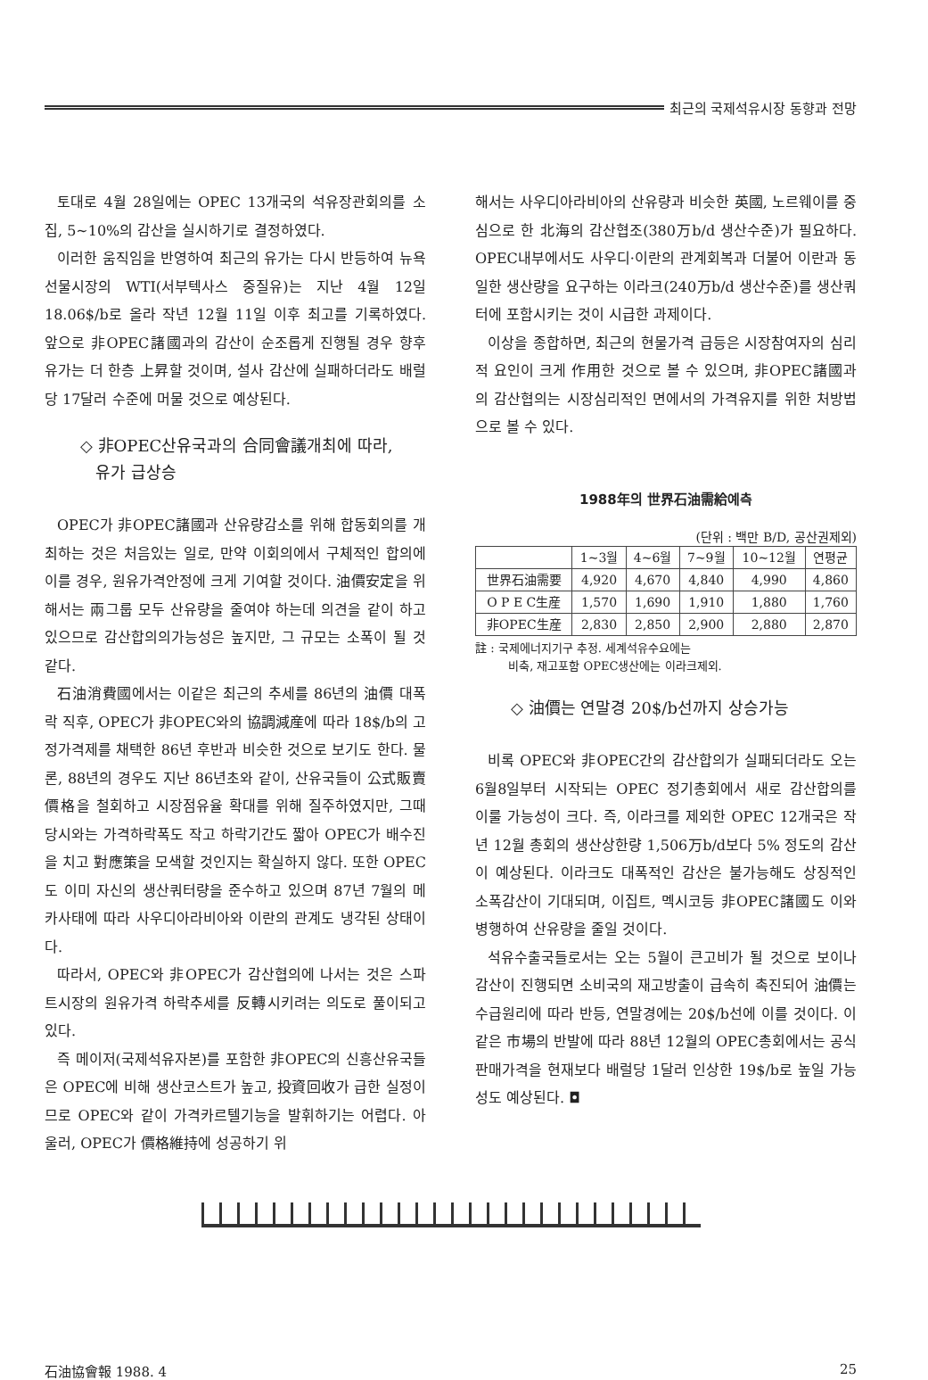최근의 국제석유시장 동향과 전망
토대로 4월 28일에는 OPEC 13개국의 석유장관회의를 소집, 5~10%의 감산을 실시하기로 결정하였다.
이러한 움직임을 반영하여 최근의 유가는 다시 반등하여 뉴욕선물시장의 WTI(서부텍사스 중질유)는 지난 4월 12일 18.06$/b로 올라 작년 12월 11일 이후 최고를 기록하였다. 앞으로 非OPEC諸國과의 감산이 순조롭게 진행될 경우 향후 유가는 더 한층 上昇할 것이며, 설사 감산에 실패하더라도 배럴당 17달러 수준에 머물 것으로 예상된다.
◇ 非OPEC산유국과의 合同會議개최에 따라,
유가 급상승
OPEC가 非OPEC諸國과 산유량감소를 위해 합동회의를 개최하는 것은 처음있는 일로, 만약 이회의에서 구체적인 합의에 이를 경우, 원유가격안정에 크게 기여할 것이다. 油價安定을 위해서는 兩그룹 모두 산유량을 줄여야 하는데 의견을 같이 하고 있으므로 감산합의의가능성은 높지만, 그 규모는 소폭이 될 것 같다.
石油消費國에서는 이같은 최근의 추세를 86년의 油價 대폭락 직후, OPEC가 非OPEC와의 協調減産에 따라 18$/b의 고정가격제를 채택한 86년 후반과 비슷한 것으로 보기도 한다. 물론, 88년의 경우도 지난 86년초와 같이, 산유국들이 公式販賣價格을 철회하고 시장점유율 확대를 위해 질주하였지만, 그때 당시와는 가격하락폭도 작고 하락기간도 짧아 OPEC가 배수진을 치고 對應策을 모색할 것인지는 확실하지 않다. 또한 OPEC도 이미 자신의 생산쿼터량을 준수하고 있으며 87년 7월의 메카사태에 따라 사우디아라비아와 이란의 관계도 냉각된 상태이다.
따라서, OPEC와 非OPEC가 감산협의에 나서는 것은 스파트시장의 원유가격 하락추세를 反轉시키려는 의도로 풀이되고 있다.
즉 메이저(국제석유자본)를 포함한 非OPEC의 신흥산유국들은 OPEC에 비해 생산코스트가 높고, 投資回收가 급한 실정이므로 OPEC와 같이 가격카르텔기능을 발휘하기는 어렵다. 아울러, OPEC가 價格維持에 성공하기 위
해서는 사우디아라비아의 산유량과 비슷한 英國, 노르웨이를 중심으로 한 北海의 감산협조(380万b/d 생산수준)가 필요하다. OPEC내부에서도 사우디·이란의 관계회복과 더불어 이란과 동일한 생산량을 요구하는 이라크(240万b/d 생산수준)를 생산쿼터에 포함시키는 것이 시급한 과제이다.
이상을 종합하면, 최근의 현물가격 급등은 시장참여자의 심리적 요인이 크게 作用한 것으로 볼 수 있으며, 非OPEC諸國과의 감산협의는 시장심리적인 면에서의 가격유지를 위한 처방법으로 볼 수 있다.
1988年의 世界石油需給예측
(단위 : 백만 B/D, 공산권제외)
| | 1~3월 | 4~6월 | 7~9월 | 10~12월 | 연평균 |
| --- | --- | --- | --- | --- | --- |
| 世界石油需要 | 4,920 | 4,670 | 4,840 | 4,990 | 4,860 |
| O P E C生産 | 1,570 | 1,690 | 1,910 | 1,880 | 1,760 |
| 非OPEC生産 | 2,830 | 2,850 | 2,900 | 2,880 | 2,870 |
註 : 국제에너지기구 추정. 세계석유수요에는
비축, 재고포함 OPEC생산에는 이라크제외.
◇ 油價는 연말경 20$/b선까지 상승가능
비록 OPEC와 非OPEC간의 감산합의가 실패되더라도 오는 6월8일부터 시작되는 OPEC 정기총회에서 새로 감산합의를 이룰 가능성이 크다. 즉, 이라크를 제외한 OPEC 12개국은 작년 12월 총회의 생산상한량 1,506万b/d보다 5% 정도의 감산이 예상된다. 이라크도 대폭적인 감산은 불가능해도 상징적인 소폭감산이 기대되며, 이집트, 멕시코등 非OPEC諸國도 이와 병행하여 산유량을 줄일 것이다.
석유수출국들로서는 오는 5월이 큰고비가 될 것으로 보이나 감산이 진행되면 소비국의 재고방출이 급속히 촉진되어 油價는 수급원리에 따라 반등, 연말경에는 20$/b선에 이를 것이다. 이같은 市場의 반발에 따라 88년 12월의 OPEC총회에서는 공식판매가격을 현재보다 배럴당 1달러 인상한 19$/b로 높일 가능성도 예상된다. ◘
石油協會報 1988. 4 25